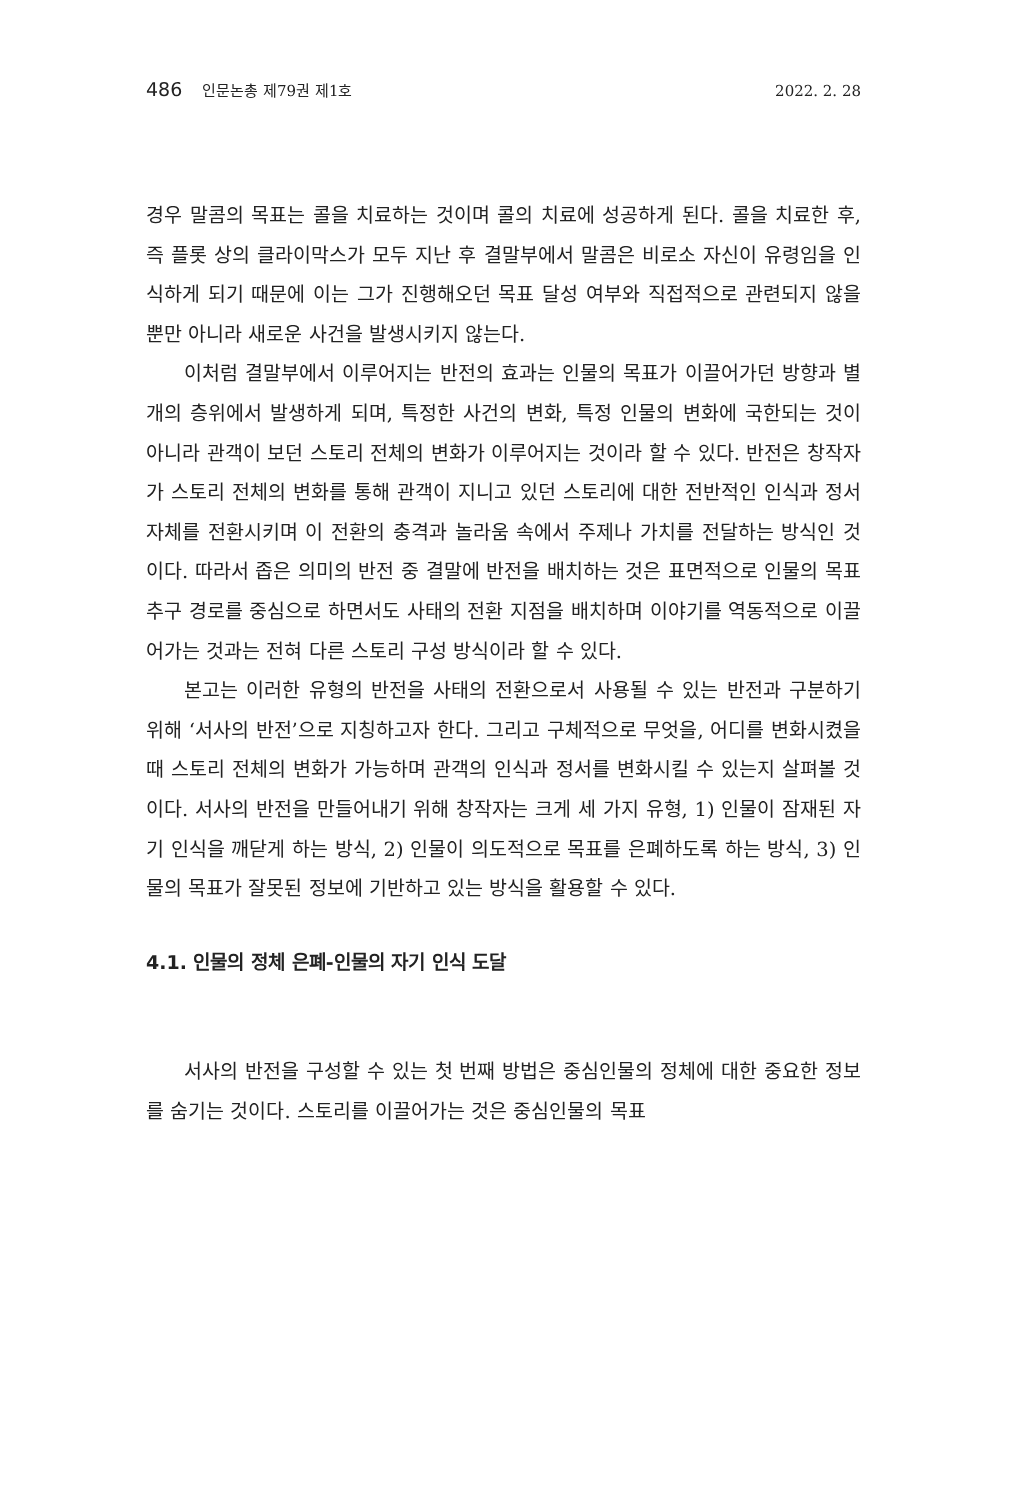486 인문논총 제79권 제1호 2022. 2. 28
경우 말콤의 목표는 콜을 치료하는 것이며 콜의 치료에 성공하게 된다. 콜을 치료한 후, 즉 플롯 상의 클라이막스가 모두 지난 후 결말부에서 말콤은 비로소 자신이 유령임을 인식하게 되기 때문에 이는 그가 진행해오던 목표 달성 여부와 직접적으로 관련되지 않을 뿐만 아니라 새로운 사건을 발생시키지 않는다.
이처럼 결말부에서 이루어지는 반전의 효과는 인물의 목표가 이끌어가던 방향과 별개의 층위에서 발생하게 되며, 특정한 사건의 변화, 특정 인물의 변화에 국한되는 것이 아니라 관객이 보던 스토리 전체의 변화가 이루어지는 것이라 할 수 있다. 반전은 창작자가 스토리 전체의 변화를 통해 관객이 지니고 있던 스토리에 대한 전반적인 인식과 정서 자체를 전환시키며 이 전환의 충격과 놀라움 속에서 주제나 가치를 전달하는 방식인 것이다. 따라서 좁은 의미의 반전 중 결말에 반전을 배치하는 것은 표면적으로 인물의 목표 추구 경로를 중심으로 하면서도 사태의 전환 지점을 배치하며 이야기를 역동적으로 이끌어가는 것과는 전혀 다른 스토리 구성 방식이라 할 수 있다.
본고는 이러한 유형의 반전을 사태의 전환으로서 사용될 수 있는 반전과 구분하기 위해 ‘서사의 반전’으로 지칭하고자 한다. 그리고 구체적으로 무엇을, 어디를 변화시켰을 때 스토리 전체의 변화가 가능하며 관객의 인식과 정서를 변화시킬 수 있는지 살펴볼 것이다. 서사의 반전을 만들어내기 위해 창작자는 크게 세 가지 유형, 1) 인물이 잠재된 자기 인식을 깨닫게 하는 방식, 2) 인물이 의도적으로 목표를 은폐하도록 하는 방식, 3) 인물의 목표가 잘못된 정보에 기반하고 있는 방식을 활용할 수 있다.
4.1. 인물의 정체 은폐-인물의 자기 인식 도달
서사의 반전을 구성할 수 있는 첫 번째 방법은 중심인물의 정체에 대한 중요한 정보를 숨기는 것이다. 스토리를 이끌어가는 것은 중심인물의 목표